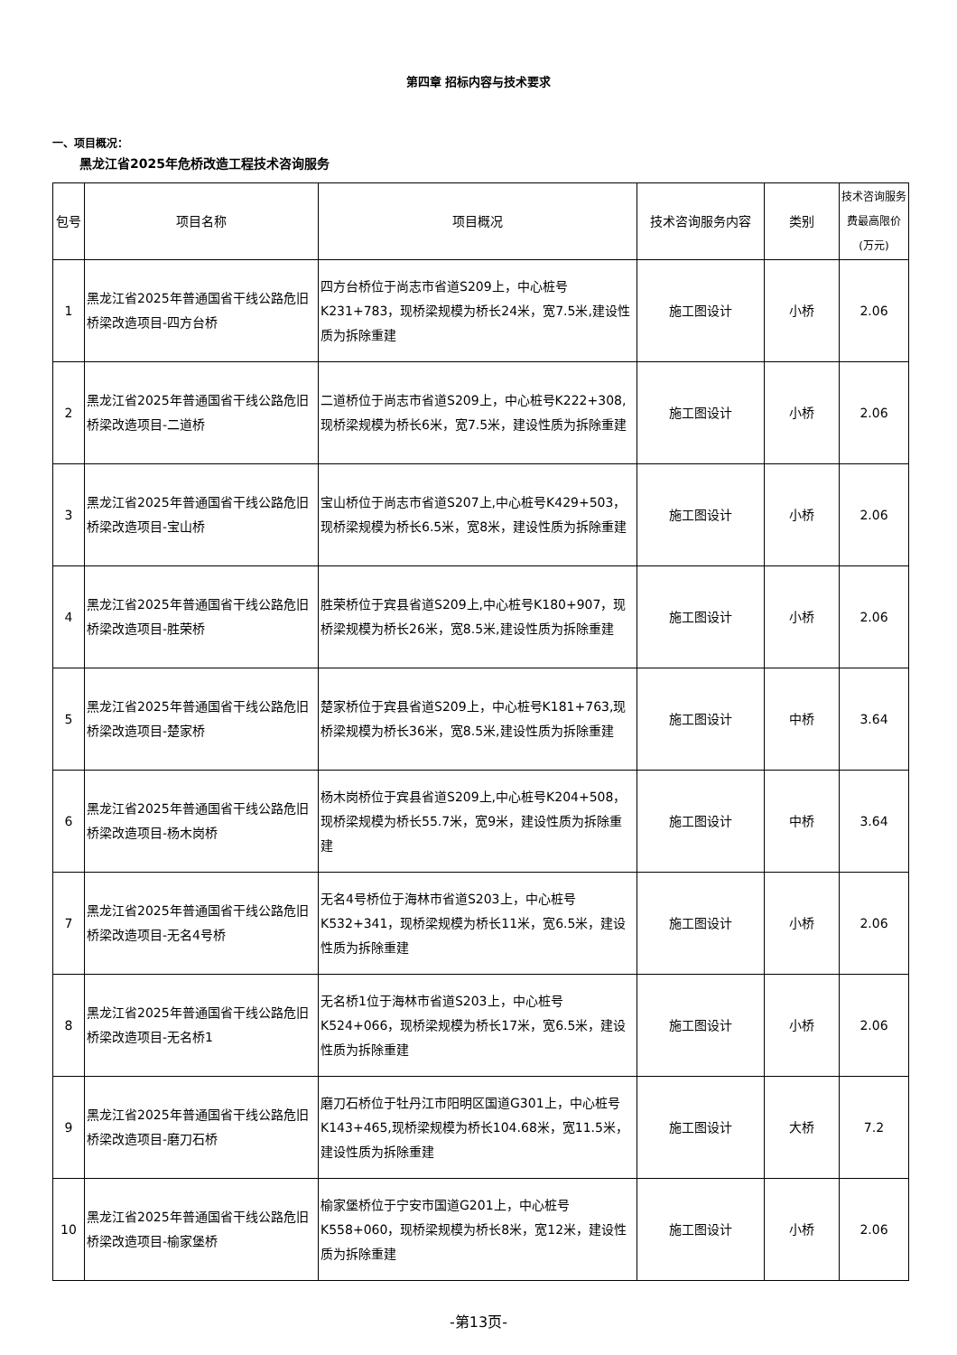第四章 招标内容与技术要求
一、项目概况：
黑龙江省2025年危桥改造工程技术咨询服务
| 包号 | 项目名称 | 项目概况 | 技术咨询服务内容 | 类别 | 技术咨询服务费最高限价(万元) |
| --- | --- | --- | --- | --- | --- |
| 1 | 黑龙江省2025年普通国省干线公路危旧桥梁改造项目-四方台桥 | 四方台桥位于尚志市省道S209上，中心桩号K231+783，现桥梁规模为桥长24米，宽7.5米,建设性质为拆除重建 | 施工图设计 | 小桥 | 2.06 |
| 2 | 黑龙江省2025年普通国省干线公路危旧桥梁改造项目-二道桥 | 二道桥位于尚志市省道S209上，中心桩号K222+308,现桥梁规模为桥长6米，宽7.5米，建设性质为拆除重建 | 施工图设计 | 小桥 | 2.06 |
| 3 | 黑龙江省2025年普通国省干线公路危旧桥梁改造项目-宝山桥 | 宝山桥位于尚志市省道S207上,中心桩号K429+503，现桥梁规模为桥长6.5米，宽8米，建设性质为拆除重建 | 施工图设计 | 小桥 | 2.06 |
| 4 | 黑龙江省2025年普通国省干线公路危旧桥梁改造项目-胜荣桥 | 胜荣桥位于宾县省道S209上,中心桩号K180+907，现桥梁规模为桥长26米，宽8.5米,建设性质为拆除重建 | 施工图设计 | 小桥 | 2.06 |
| 5 | 黑龙江省2025年普通国省干线公路危旧桥梁改造项目-楚家桥 | 楚家桥位于宾县省道S209上，中心桩号K181+763,现桥梁规模为桥长36米，宽8.5米,建设性质为拆除重建 | 施工图设计 | 中桥 | 3.64 |
| 6 | 黑龙江省2025年普通国省干线公路危旧桥梁改造项目-杨木岗桥 | 杨木岗桥位于宾县省道S209上,中心桩号K204+508，现桥梁规模为桥长55.7米，宽9米，建设性质为拆除重建 | 施工图设计 | 中桥 | 3.64 |
| 7 | 黑龙江省2025年普通国省干线公路危旧桥梁改造项目-无名4号桥 | 无名4号桥位于海林市省道S203上，中心桩号K532+341，现桥梁规模为桥长11米，宽6.5米，建设性质为拆除重建 | 施工图设计 | 小桥 | 2.06 |
| 8 | 黑龙江省2025年普通国省干线公路危旧桥梁改造项目-无名桥1 | 无名桥1位于海林市省道S203上，中心桩号K524+066，现桥梁规模为桥长17米，宽6.5米，建设性质为拆除重建 | 施工图设计 | 小桥 | 2.06 |
| 9 | 黑龙江省2025年普通国省干线公路危旧桥梁改造项目-磨刀石桥 | 磨刀石桥位于牡丹江市阳明区国道G301上，中心桩号K143+465,现桥梁规模为桥长104.68米，宽11.5米，建设性质为拆除重建 | 施工图设计 | 大桥 | 7.2 |
| 10 | 黑龙江省2025年普通国省干线公路危旧桥梁改造项目-榆家堡桥 | 榆家堡桥位于宁安市国道G201上，中心桩号K558+060，现桥梁规模为桥长8米，宽12米，建设性质为拆除重建 | 施工图设计 | 小桥 | 2.06 |
-第13页-